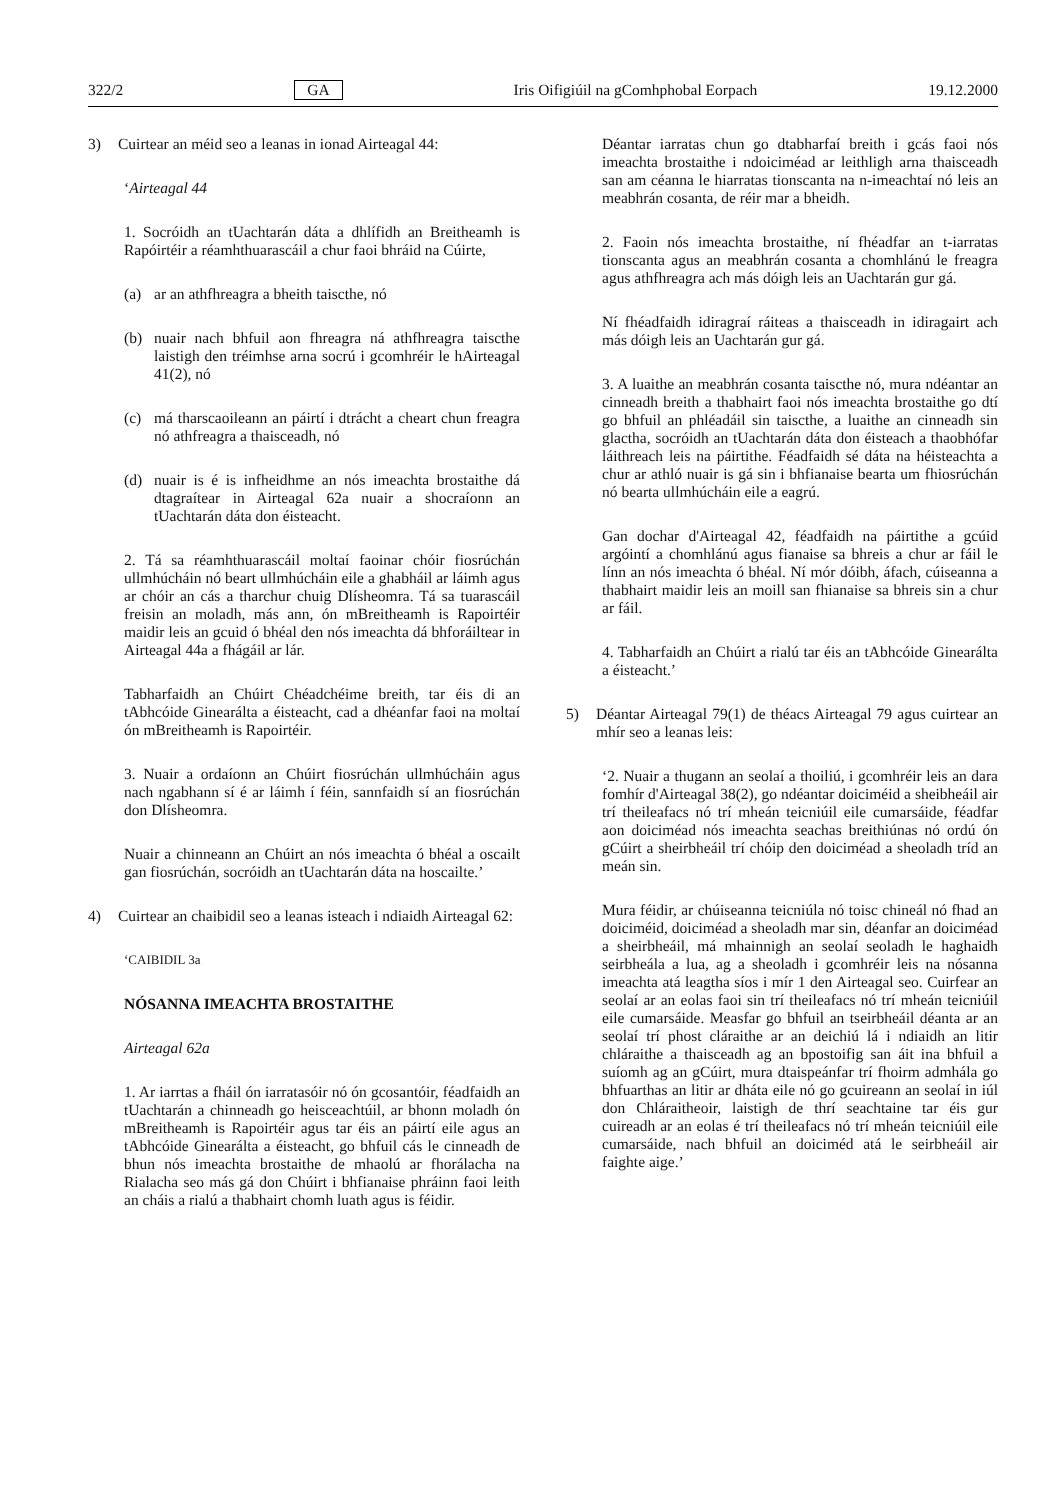322/2 GA Iris Oifigiúil na gComhphobal Eorpach 19.12.2000
3) Cuirtear an méid seo a leanas in ionad Airteagal 44:
‘Airteagal 44
1. Socróidh an tUachtarán dáta a dhlífidh an Breitheamh is Rapóirtéir a réamhthuarascáil a chur faoi bhráid na Cúirte,
(a) ar an athfhreagra a bheith taiscthe, nó
(b) nuair nach bhfuil aon fhreagra ná athfhreagra taiscthe laistigh den tréimhse arna socrú i gcomhréir le hAirteagal 41(2), nó
(c) má tharscaoileann an páirtí i dtrácht a cheart chun freagra nó athfreagra a thaisceadh, nó
(d) nuair is é is infheidhme an nós imeachta brostaithe dá dtagraítear in Airteagal 62a nuair a shocraíonn an tUachtarán dáta don éisteacht.
2. Tá sa réamhthuarascáil moltaí faoinar chóir fiosrúchán ullmhúcháin nó beart ullmhúcháin eile a ghabháil ar láimh agus ar chóir an cás a tharchur chuig Dlísheomra. Tá sa tuarascáil freisin an moladh, más ann, ón mBreitheamh is Rapoirtéir maidir leis an gcuid ó bhéal den nós imeachta dá bhforáiltear in Airteagal 44a a fhágáil ar lár.
Tabharfaidh an Chúirt Chéadchéime breith, tar éis di an tAbhcóide Ginearálta a éisteacht, cad a dhéanfar faoi na moltaí ón mBreitheamh is Rapoirtéir.
3. Nuair a ordaíonn an Chúirt fiosrúchán ullmhúcháin agus nach ngabhann sí é ar láimh í féin, sannfaidh sí an fiosrúchán don Dlísheomra.
Nuair a chinneann an Chúirt an nós imeachta ó bhéal a oscailt gan fiosrúchán, socróidh an tUachtarán dáta na hoscailte.’
4) Cuirtear an chaibidil seo a leanas isteach i ndiaidh Airteagal 62:
‘CAIBIDIL 3a
NÓSANNA IMEACHTA BROSTAITHE
Airteagal 62a
1. Ar iarrtas a fháil ón iarratasóir nó ón gcosantóir, féadfaidh an tUachtarán a chinneadh go heisceachtúil, ar bhonn moladh ón mBreitheamh is Rapoirtéir agus tar éis an páirtí eile agus an tAbhcóide Ginearálta a éisteacht, go bhfuil cás le cinneadh de bhun nós imeachta brostaithe de mhaolú ar fhorálacha na Rialacha seo más gá don Chúirt i bhfianaise phráinn faoi leith an cháis a rialú a thabhairt chomh luath agus is féidir.
Déantar iarratas chun go dtabharfaí breith i gcás faoi nós imeachta brostaithe i ndoiciméad ar leithligh arna thaisceadh san am céanna le hiarratas tionscanta na n-imeachtaí nó leis an meabhrán cosanta, de réir mar a bheidh.
2. Faoin nós imeachta brostaithe, ní fhéadfar an t-iarratas tionscanta agus an meabhrán cosanta a chomhlánú le freagra agus athfhreagra ach más dóigh leis an Uachtarán gur gá.
Ní fhéadfaidh idiragraí ráiteas a thaisceadh in idiragairt ach más dóigh leis an Uachtarán gur gá.
3. A luaithe an meabhrán cosanta taiscthe nó, mura ndéantar an cinneadh breith a thabhairt faoi nós imeachta brostaithe go dtí go bhfuil an phléadáil sin taiscthe, a luaithe an cinneadh sin glactha, socróidh an tUachtarán dáta don éisteach a thaobhófar láithreach leis na páirtithe. Féadfaidh sé dáta na héisteachta a chur ar athló nuair is gá sin i bhfianaise bearta um fhiosrúchán nó bearta ullmhúcháin eile a eagrú.
Gan dochar d'Airteagal 42, féadfaidh na páirtithe a gcúid argóintí a chomhlánú agus fianaise sa bhreis a chur ar fáil le línn an nós imeachta ó bhéal. Ní mór dóibh, áfach, cúiseanna a thabhairt maidir leis an moill san fhianaise sa bhreis sin a chur ar fáil.
4. Tabharfaidh an Chúirt a rialú tar éis an tAbhcóide Ginearálta a éisteacht.’
5) Déantar Airteagal 79(1) de théacs Airteagal 79 agus cuirtear an mhír seo a leanas leis:
‘2. Nuair a thugann an seolaí a thoiliú, i gcomhréir leis an dara fomhír d'Airteagal 38(2), go ndéantar doiciméid a sheibheáil air trí theileafacs nó trí mheán teicniúil eile cumarsáide, féadfar aon doiciméad nós imeachta seachas breithiúnas nó ordú ón gCúirt a sheirbheáil trí chóip den doiciméad a sheoladh tríd an meán sin.
Mura féidir, ar chúiseanna teicniúla nó toisc chineál nó fhad an doiciméid, doiciméad a sheoladh mar sin, déanfar an doiciméad a sheirbheáil, má mhainnigh an seolaí seoladh le haghaidh seirbheála a lua, ag a sheoladh i gcomhréir leis na nósanna imeachta atá leagtha síos i mír 1 den Airteagal seo. Cuirfear an seolaí ar an eolas faoi sin trí theileafacs nó trí mheán teicniúil eile cumarsáide. Measfar go bhfuil an tseirbheáil déanta ar an seolaí trí phost cláraithe ar an deichiú lá i ndiaidh an litir chláraithe a thaisceadh ag an bpostoifig san áit ina bhfuil a suíomh ag an gCúirt, mura dtaispeánfar trí fhoirm admhála go bhfuarthas an litir ar dháta eile nó go gcuireann an seolaí in iúl don Chláraitheoir, laistigh de thrí seachtaine tar éis gur cuireadh ar an eolas é trí theileafacs nó trí mheán teicniúil eile cumarsáide, nach bhfuil an doiciméd atá le seirbheáil air faighte aige.’